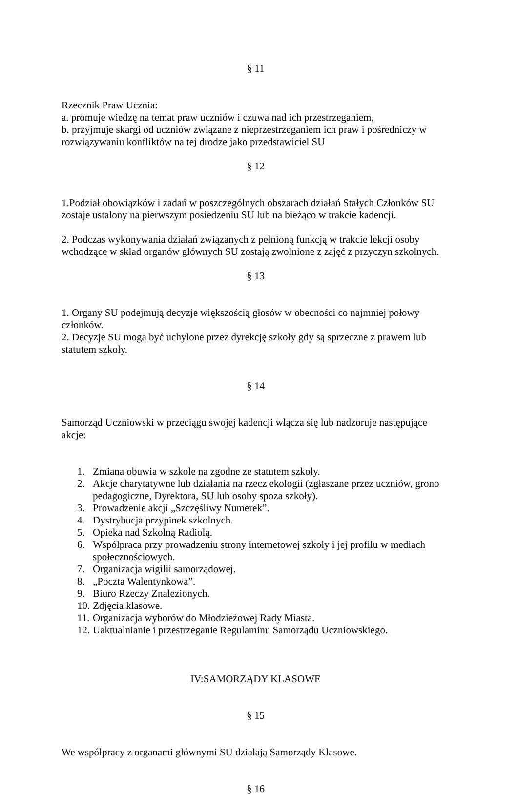§ 11
Rzecznik Praw Ucznia:
a. promuje wiedzę na temat praw uczniów i czuwa nad ich przestrzeganiem,
b. przyjmuje skargi od uczniów związane z nieprzestrzeganiem ich praw i pośredniczy w rozwiązywaniu konfliktów na tej drodze jako przedstawiciel SU
§ 12
1.Podział obowiązków i zadań w poszczególnych obszarach działań Stałych Członków SU zostaje ustalony na pierwszym posiedzeniu SU lub na bieżąco w trakcie kadencji.
2. Podczas wykonywania działań związanych z pełnioną funkcją w trakcie lekcji osoby wchodzące w skład organów głównych SU zostają zwolnione z zajęć z przyczyn szkolnych.
§ 13
1. Organy SU podejmują decyzje większością głosów w obecności co najmniej połowy członków.
2. Decyzje SU mogą być uchylone przez dyrekcję szkoły gdy są sprzeczne z prawem lub statutem szkoły.
§ 14
Samorząd Uczniowski w przeciągu swojej kadencji włącza się lub nadzoruje następujące akcje:
1. Zmiana obuwia w szkole na zgodne ze statutem szkoły.
2. Akcje charytatywne lub działania na rzecz ekologii (zgłaszane przez uczniów, grono pedagogiczne, Dyrektora, SU lub osoby spoza szkoły).
3. Prowadzenie akcji „Szczęśliwy Numerek”.
4. Dystrybucja przypinek szkolnych.
5. Opieka nad Szkolną Radiolą.
6. Współpraca przy prowadzeniu strony internetowej szkoły i jej profilu w mediach społecznościowych.
7. Organizacja wigilii samorządowej.
8. „Poczta Walentynkowa”.
9. Biuro Rzeczy Znalezionych.
10. Zdjęcia klasowe.
11. Organizacja wyborów do Młodzieżowej Rady Miasta.
12. Uaktualnianie i przestrzeganie Regulaminu Samorządu Uczniowskiego.
IV:SAMORZĄDY KLASOWE
§ 15
We współpracy z organami głównymi SU działają Samorządy Klasowe.
§ 16